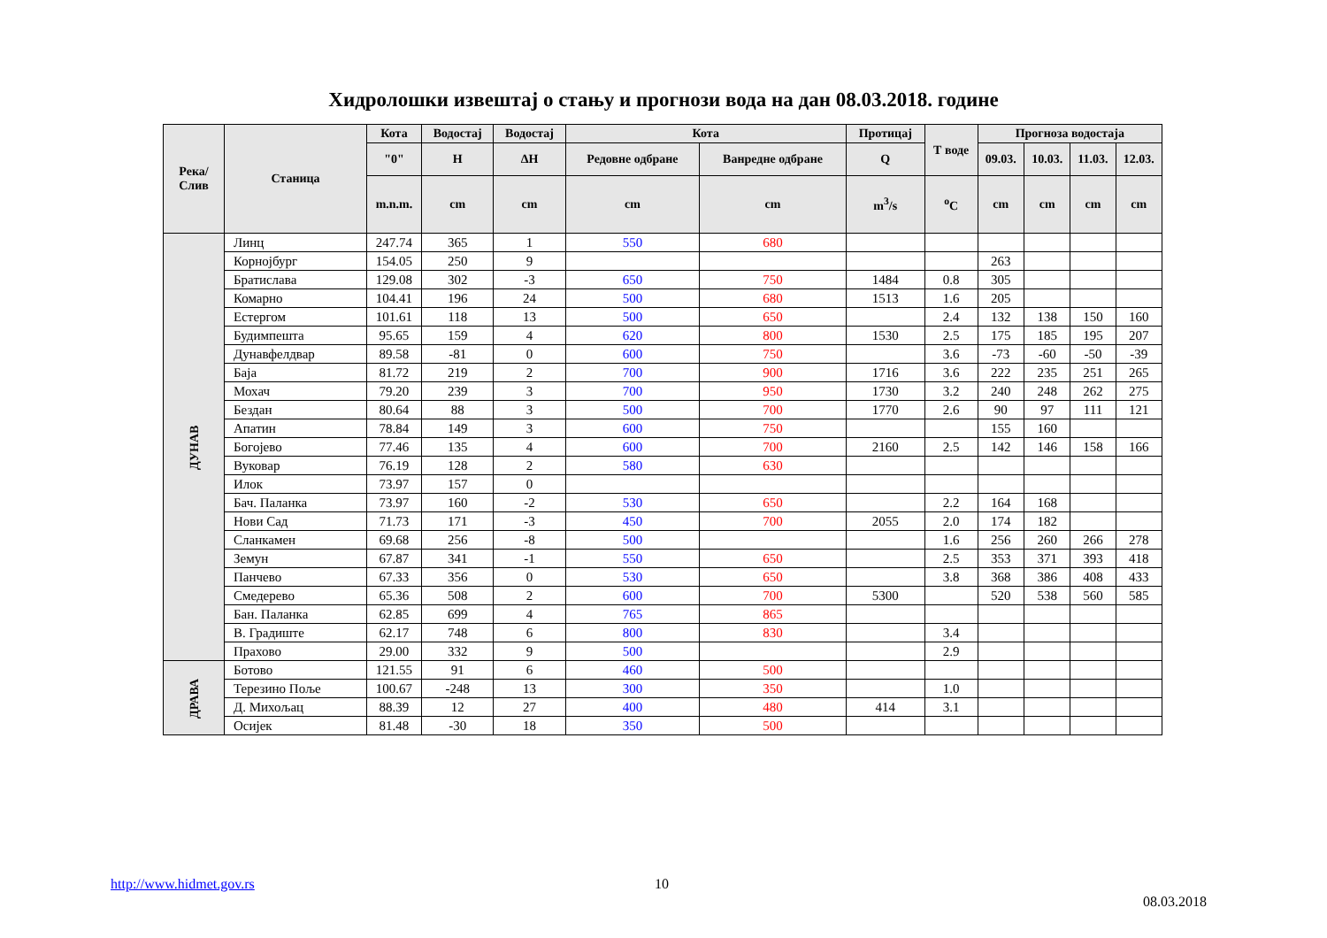Хидролошки извештај о стању и прогнози вода на дан 08.03.2018. године
| Река/ Слив | Станица | Кота | Водостај | Водостај | Кота | | Протицај | Т воде | Прогноза водостаја | | | |
| --- | --- | --- | --- | --- | --- | --- | --- | --- | --- | --- | --- | --- |
| | | "0" | H | ΔH | Редовне одбране | Ванредне одбране | Q | | 09.03. | 10.03. | 11.03. | 12.03. |
| | | m.n.m. | cm | cm | cm | cm | m<sup>3</sup>/s | <sup>o</sup> C | cm | cm | cm | cm |
| ДУНАВ | Линц | 247.74 | 365 | 1 | 550 | 680 | | | | | | |
| | Корнојбург | 154.05 | 250 | 9 | | | | | 263 | | | |
| | Братислава | 129.08 | 302 | -3 | 650 | 750 | 1484 | 0.8 | 305 | | | |
| | Комарно | 104.41 | 196 | 24 | 500 | 680 | 1513 | 1.6 | 205 | | | |
| | Естергом | 101.61 | 118 | 13 | 500 | 650 | | 2.4 | 132 | 138 | 150 | 160 |
| | Будимпешта | 95.65 | 159 | 4 | 620 | 800 | 1530 | 2.5 | 175 | 185 | 195 | 207 |
| | Дунавфелдвар | 89.58 | -81 | 0 | 600 | 750 | | 3.6 | -73 | -60 | -50 | -39 |
| | Баја | 81.72 | 219 | 2 | 700 | 900 | 1716 | 3.6 | 222 | 235 | 251 | 265 |
| | Мохач | 79.20 | 239 | 3 | 700 | 950 | 1730 | 3.2 | 240 | 248 | 262 | 275 |
| | Бездан | 80.64 | 88 | 3 | 500 | 700 | 1770 | 2.6 | 90 | 97 | 111 | 121 |
| | Апатин | 78.84 | 149 | 3 | 600 | 750 | | | 155 | 160 | | |
| | Богојево | 77.46 | 135 | 4 | 600 | 700 | 2160 | 2.5 | 142 | 146 | 158 | 166 |
| | Вуковар | 76.19 | 128 | 2 | 580 | 630 | | | | | | |
| | Илок | 73.97 | 157 | 0 | | | | | | | | |
| | Бач. Паланка | 73.97 | 160 | -2 | 530 | 650 | | 2.2 | 164 | 168 | | |
| | Нови Сад | 71.73 | 171 | -3 | 450 | 700 | 2055 | 2.0 | 174 | 182 | | |
| | Сланкамен | 69.68 | 256 | -8 | 500 | | | 1.6 | 256 | 260 | 266 | 278 |
| | Земун | 67.87 | 341 | -1 | 550 | 650 | | 2.5 | 353 | 371 | 393 | 418 |
| | Панчево | 67.33 | 356 | 0 | 530 | 650 | | 3.8 | 368 | 386 | 408 | 433 |
| | Смедерево | 65.36 | 508 | 2 | 600 | 700 | 5300 | | 520 | 538 | 560 | 585 |
| | Бан. Паланка | 62.85 | 699 | 4 | 765 | 865 | | | | | | |
| | В. Градиште | 62.17 | 748 | 6 | 800 | 830 | | 3.4 | | | | |
| | Прахово | 29.00 | 332 | 9 | 500 | | | 2.9 | | | | |
| ДРАВА | Ботово | 121.55 | 91 | 6 | 460 | 500 | | | | | | |
| | Терезино Поље | 100.67 | -248 | 13 | 300 | 350 | | 1.0 | | | | |
| | Д. Михољац | 88.39 | 12 | 27 | 400 | 480 | 414 | 3.1 | | | | |
| | Осијек | 81.48 | -30 | 18 | 350 | 500 | | | | | | |
http://www.hidmet.gov.rs 10
08.03.2018